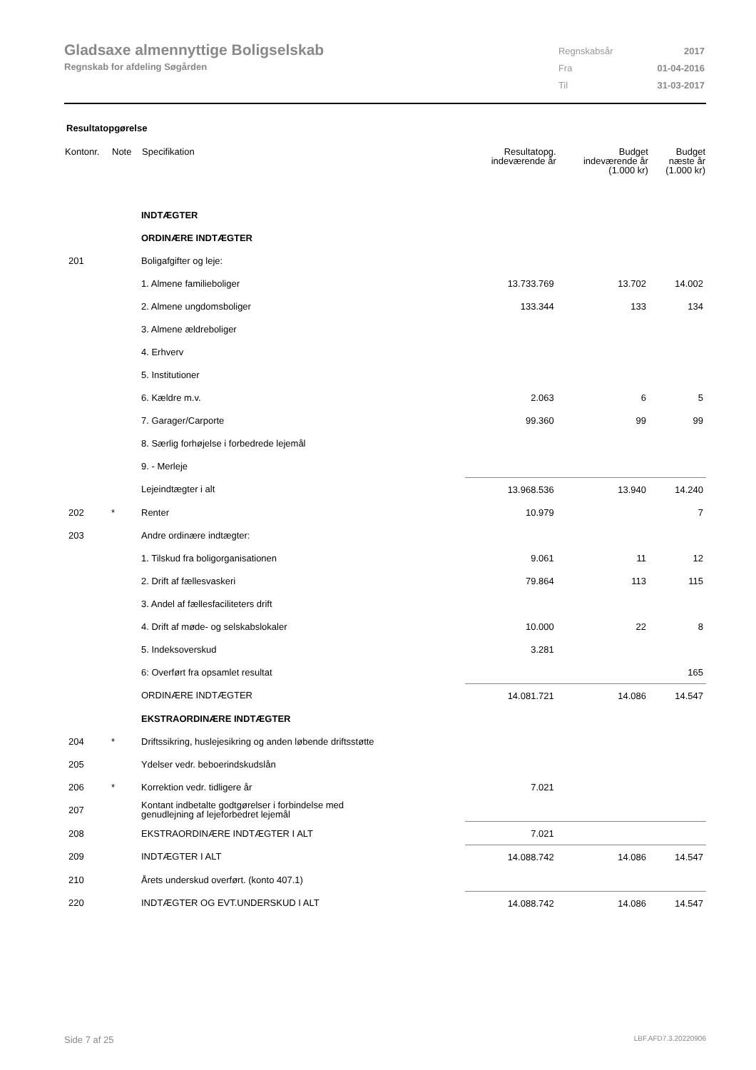Gladsaxe almennyttige Boligselskab
Regnskab for afdeling Søgården
| Regnskabsår | 2017 |
| Fra | 01-04-2016 |
| Til | 31-03-2017 |
Resultatopgørelse
| Kontonr. | Note | Specifikation | Resultatopg. indeværende år | Budget indeværende år (1.000 kr) | Budget næste år (1.000 kr) |
| --- | --- | --- | --- | --- | --- |
| | | INDTÆGTER | | | |
| | | ORDINÆRE INDTÆGTER | | | |
| 201 | | Boligafgifter og leje: | | | |
| | | 1. Almene familieboliger | 13.733.769 | 13.702 | 14.002 |
| | | 2. Almene ungdomsboliger | 133.344 | 133 | 134 |
| | | 3. Almene ældreboliger | | | |
| | | 4. Erhverv | | | |
| | | 5. Institutioner | | | |
| | | 6. Kældre m.v. | 2.063 | 6 | 5 |
| | | 7. Garager/Carporte | 99.360 | 99 | 99 |
| | | 8. Særlig forhøjelse i forbedrede lejemål | | | |
| | | 9. - Merleje | | | |
| | | Lejeindtægter i alt | 13.968.536 | 13.940 | 14.240 |
| 202 | * | Renter | 10.979 | | 7 |
| 203 | | Andre ordinære indtægter: | | | |
| | | 1. Tilskud fra boligorganisationen | 9.061 | 11 | 12 |
| | | 2. Drift af fællesvaskeri | 79.864 | 113 | 115 |
| | | 3. Andel af fællesfaciliteters drift | | | |
| | | 4. Drift af møde- og selskabslokaler | 10.000 | 22 | 8 |
| | | 5. Indeksoverskud | 3.281 | | |
| | | 6: Overført fra opsamlet resultat | | | 165 |
| | | ORDINÆRE INDTÆGTER | 14.081.721 | 14.086 | 14.547 |
| | | EKSTRAORDINÆRE INDTÆGTER | | | |
| 204 | * | Driftssikring, huslejesikring og anden løbende driftsstøtte | | | |
| 205 | | Ydelser vedr. beboerindskudslån | | | |
| 206 | * | Korrektion vedr. tidligere år | 7.021 | | |
| 207 | | Kontant indbetalte godtgørelser i forbindelse med genudlejning af lejeforbedret lejemål | | | |
| 208 | | EKSTRAORDINÆRE INDTÆGTER I ALT | 7.021 | | |
| 209 | | INDTÆGTER I ALT | 14.088.742 | 14.086 | 14.547 |
| 210 | | Årets underskud overført. (konto 407.1) | | | |
| 220 | | INDTÆGTER OG EVT.UNDERSKUD I ALT | 14.088.742 | 14.086 | 14.547 |
Side 7 af 25 LBF.AFD7.3.20220906